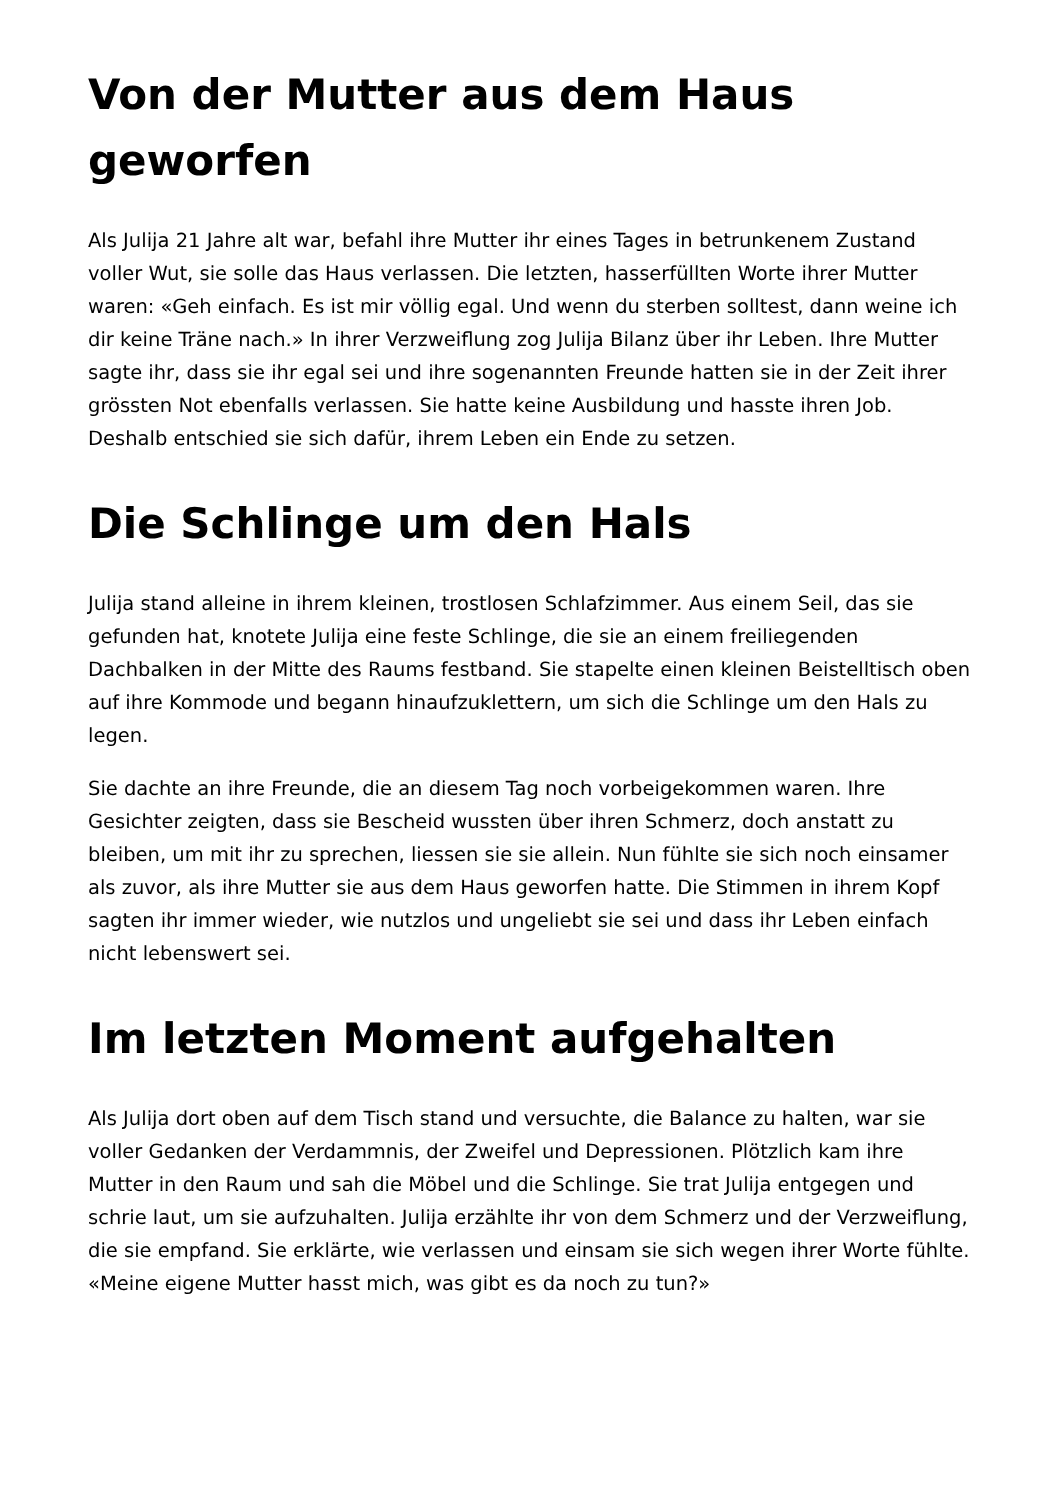Von der Mutter aus dem Haus geworfen
Als Julija 21 Jahre alt war, befahl ihre Mutter ihr eines Tages in betrunkenem Zustand voller Wut, sie solle das Haus verlassen. Die letzten, hasserfüllten Worte ihrer Mutter waren: «Geh einfach. Es ist mir völlig egal. Und wenn du sterben solltest, dann weine ich dir keine Träne nach.» In ihrer Verzweiflung zog Julija Bilanz über ihr Leben. Ihre Mutter sagte ihr, dass sie ihr egal sei und ihre sogenannten Freunde hatten sie in der Zeit ihrer grössten Not ebenfalls verlassen. Sie hatte keine Ausbildung und hasste ihren Job. Deshalb entschied sie sich dafür, ihrem Leben ein Ende zu setzen.
Die Schlinge um den Hals
Julija stand alleine in ihrem kleinen, trostlosen Schlafzimmer. Aus einem Seil, das sie gefunden hat, knotete Julija eine feste Schlinge, die sie an einem freiliegenden Dachbalken in der Mitte des Raums festband. Sie stapelte einen kleinen Beistelltisch oben auf ihre Kommode und begann hinaufzuklettern, um sich die Schlinge um den Hals zu legen.
Sie dachte an ihre Freunde, die an diesem Tag noch vorbeigekommen waren. Ihre Gesichter zeigten, dass sie Bescheid wussten über ihren Schmerz, doch anstatt zu bleiben, um mit ihr zu sprechen, liessen sie sie allein. Nun fühlte sie sich noch einsamer als zuvor, als ihre Mutter sie aus dem Haus geworfen hatte. Die Stimmen in ihrem Kopf sagten ihr immer wieder, wie nutzlos und ungeliebt sie sei und dass ihr Leben einfach nicht lebenswert sei.
Im letzten Moment aufgehalten
Als Julija dort oben auf dem Tisch stand und versuchte, die Balance zu halten, war sie voller Gedanken der Verdammnis, der Zweifel und Depressionen. Plötzlich kam ihre Mutter in den Raum und sah die Möbel und die Schlinge. Sie trat Julija entgegen und schrie laut, um sie aufzuhalten. Julija erzählte ihr von dem Schmerz und der Verzweiflung, die sie empfand. Sie erklärte, wie verlassen und einsam sie sich wegen ihrer Worte fühlte. «Meine eigene Mutter hasst mich, was gibt es da noch zu tun?»